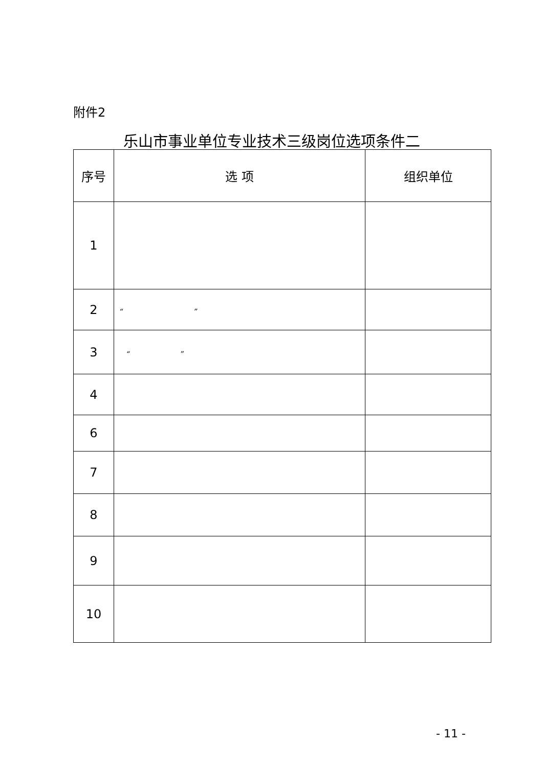附件2
乐山市事业单位专业技术三级岗位选项条件二
| 序号 | 选 项 | 组织单位 |
| --- | --- | --- |
| 1 | | |
| 2 | “ ” | |
| 3 | “ ” | |
| 4 | | |
| 6 | | |
| 7 | | |
| 8 | | |
| 9 | | |
| 10 | | |
- 11 -